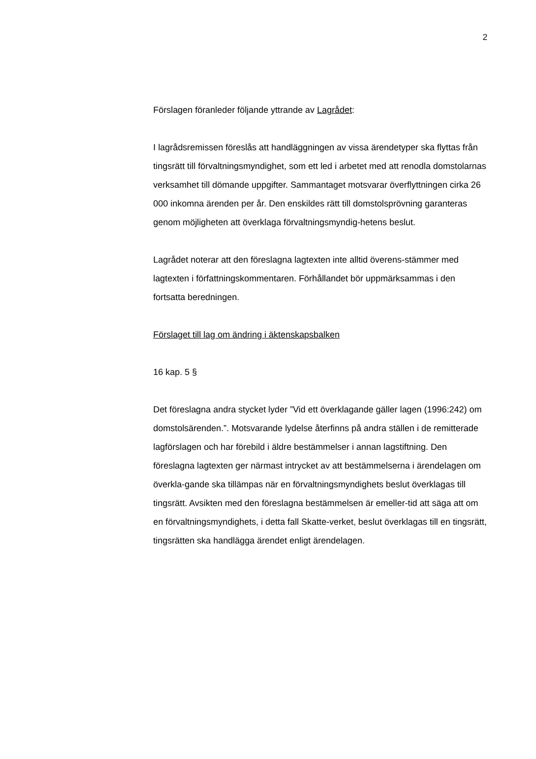2
Förslagen föranleder följande yttrande av Lagrådet:
I lagrådsremissen föreslås att handläggningen av vissa ärendetyper ska flyttas från tingsrätt till förvaltningsmyndighet, som ett led i arbetet med att renodla domstolarnas verksamhet till dömande uppgifter. Sammantaget motsvarar överflyttningen cirka 26 000 inkomna ärenden per år. Den enskildes rätt till domstolsprövning garanteras genom möjligheten att överklaga förvaltningsmyndig-hetens beslut.
Lagrådet noterar att den föreslagna lagtexten inte alltid överens-stämmer med lagtexten i författningskommentaren. Förhållandet bör uppmärksammas i den fortsatta beredningen.
Förslaget till lag om ändring i äktenskapsbalken
16 kap. 5 §
Det föreslagna andra stycket lyder ”Vid ett överklagande gäller lagen (1996:242) om domstolsärenden.”. Motsvarande lydelse återfinns på andra ställen i de remitterade lagförslagen och har förebild i äldre bestämmelser i annan lagstiftning. Den föreslagna lagtexten ger närmast intrycket av att bestämmelserna i ärendelagen om överkla-gande ska tillämpas när en förvaltningsmyndighets beslut överklagas till tingsrätt. Avsikten med den föreslagna bestämmelsen är emeller-tid att säga att om en förvaltningsmyndighets, i detta fall Skatte-verket, beslut överklagas till en tingsrätt, tingsrätten ska handlägga ärendet enligt ärendelagen.